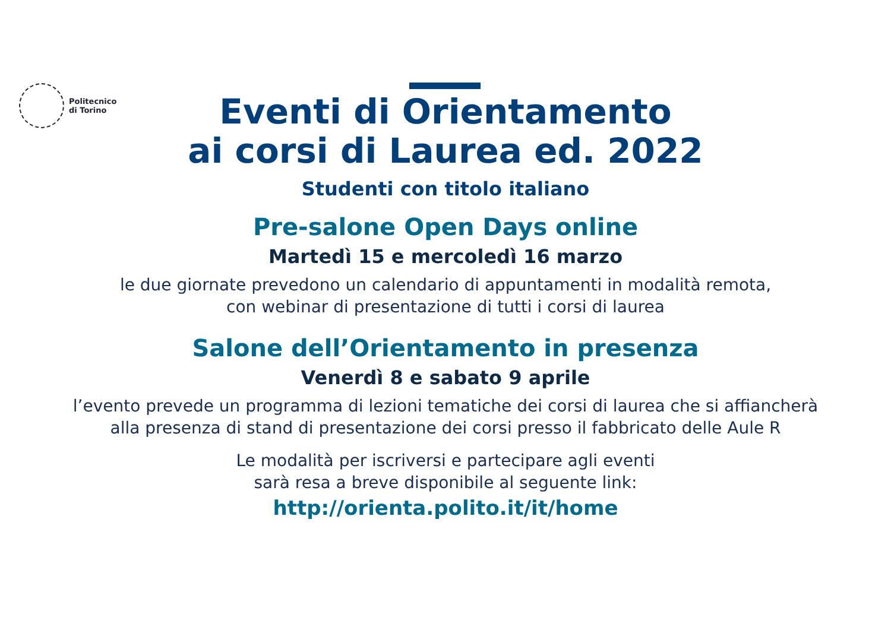Politecnico
di Torino
Eventi di Orientamento
ai corsi di Laurea ed. 2022
Studenti con titolo italiano
Pre-salone Open Days online
Martedì 15 e mercoledì 16 marzo
le due giornate prevedono un calendario di appuntamenti in modalità remota,
con webinar di presentazione di tutti i corsi di laurea
Salone dell’Orientamento in presenza
Venerdì 8 e sabato 9 aprile
l’evento prevede un programma di lezioni tematiche dei corsi di laurea che si affiancherà
alla presenza di stand di presentazione dei corsi presso il fabbricato delle Aule R
Le modalità per iscriversi e partecipare agli eventi
sarà resa a breve disponibile al seguente link:
http://orienta.polito.it/it/home